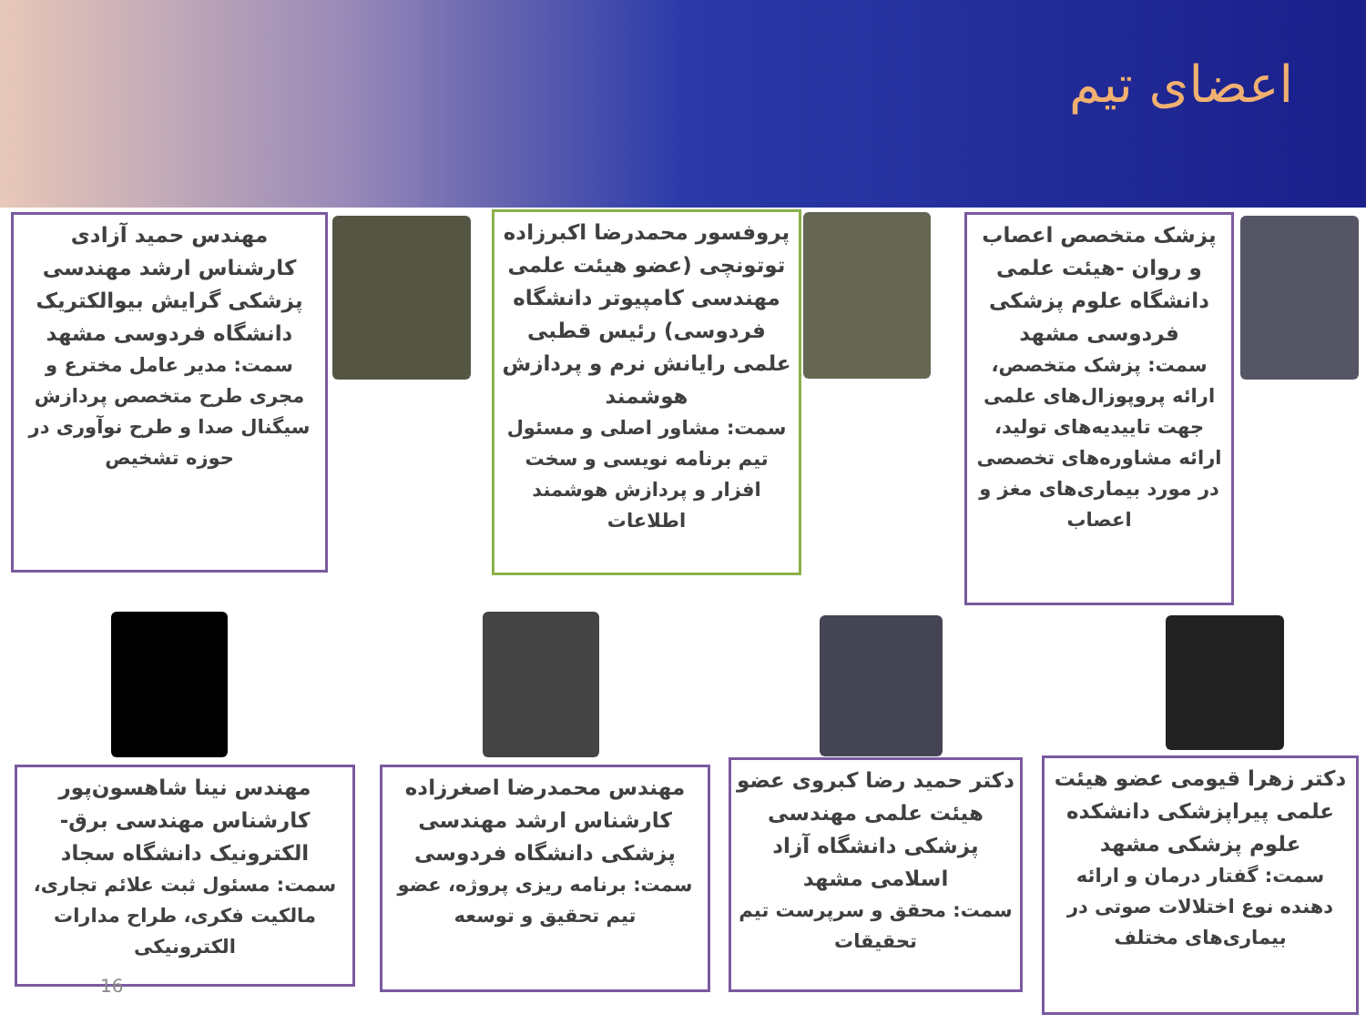اعضای تیم
پزشک متخصص اعصاب و روان -هیئت علمی دانشگاه علوم پزشکی فردوسی مشهد
سمت: پزشک متخصص، ارائه پروپوزال‌های علمی جهت تاییدیه‌های تولید، ارائه مشاوره‌های تخصصی در مورد بیماری‌های مغز و اعصاب
پروفسور محمدرضا اکبرزاده توتونچی (عضو هیئت علمی مهندسی کامپیوتر دانشگاه فردوسی) رئیس قطبی علمی رایانش نرم و پردازش هوشمند
سمت: مشاور اصلی و مسئول تیم برنامه نویسی و سخت افزار و پردازش هوشمند اطلاعات
مهندس حمید آزادی کارشناس ارشد مهندسی پزشکی گرایش بیوالکتریک دانشگاه فردوسی مشهد
سمت: مدیر عامل مخترع و مجری طرح متخصص پردازش سیگنال صدا و طرح نوآوری در حوزه تشخیص
دکتر زهرا قیومی عضو هیئت علمی پیراپزشکی دانشکده علوم پزشکی مشهد
سمت: گفتار درمان و ارائه دهنده نوع اختلالات صوتی در بیماری‌های مختلف
دکتر حمید رضا کبروی عضو هیئت علمی مهندسی پزشکی دانشگاه آزاد اسلامی مشهد
سمت: محقق و سرپرست تیم تحقیقات
مهندس محمدرضا اصغرزاده کارشناس ارشد مهندسی پزشکی دانشگاه فردوسی
سمت: برنامه ریزی پروژه، عضو تیم تحقیق و توسعه
مهندس نینا شاهسون‌پور کارشناس مهندسی برق- الکترونیک دانشگاه سجاد
سمت: مسئول ثبت علائم تجاری، مالکیت فکری، طراح مدارات الکترونیکی
16